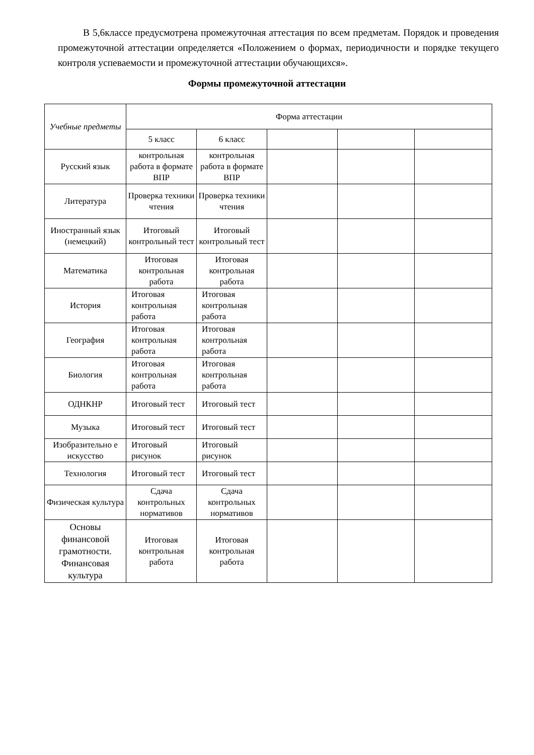В 5,6классе предусмотрена промежуточная аттестация по всем предметам. Порядок и проведения промежуточной аттестации определяется «Положением о формах, периодичности и порядке текущего контроля успеваемости и промежуточной аттестации обучающихся».
Формы промежуточной аттестации
| Учебные предметы | Форма аттестации | | | | |
| --- | --- | --- | --- | --- | --- |
| | 5 класс | 6 класс | | | |
| Русский язык | контрольная работа в формате ВПР | контрольная работа в формате ВПР | | | |
| Литература | Проверка техники чтения | Проверка техники чтения | | | |
| Иностранный язык (немецкий) | Итоговый контрольный тест | Итоговый контрольный тест | | | |
| Математика | Итоговая контрольная работа | Итоговая контрольная работа | | | |
| История | Итоговая контрольная работа | Итоговая контрольная работа | | | |
| География | Итоговая контрольная работа | Итоговая контрольная работа | | | |
| Биология | Итоговая контрольная работа | Итоговая контрольная работа | | | |
| ОДНКНР | Итоговый тест | Итоговый тест | | | |
| Музыка | Итоговый тест | Итоговый тест | | | |
| Изобразительно е искусство | Итоговый рисунок | Итоговый рисунок | | | |
| Технология | Итоговый тест | Итоговый тест | | | |
| Физическая культура | Сдача контрольных нормативов | Сдача контрольных нормативов | | | |
| Основы финансовой грамотности. Финансовая культура | Итоговая контрольная работа | Итоговая контрольная работа | | | |